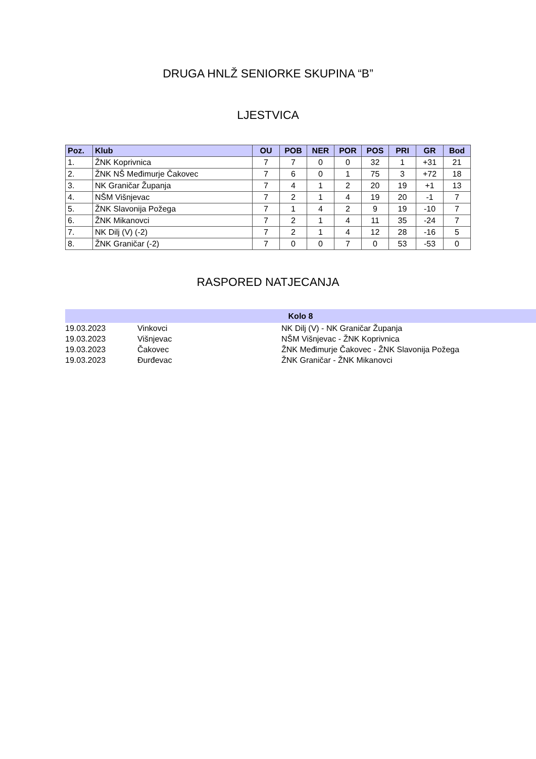DRUGA HNLŽ SENIORKE SKUPINA “B”
LJESTVICA
| Poz. | Klub | OU | POB | NER | POR | POS | PRI | GR | Bod |
| --- | --- | --- | --- | --- | --- | --- | --- | --- | --- |
| 1. | ŽNK Koprivnica | 7 | 7 | 0 | 0 | 32 | 1 | +31 | 21 |
| 2. | ŽNK NŠ Međimurje Čakovec | 7 | 6 | 0 | 1 | 75 | 3 | +72 | 18 |
| 3. | NK Graničar Županja | 7 | 4 | 1 | 2 | 20 | 19 | +1 | 13 |
| 4. | NŠM Višnjevac | 7 | 2 | 1 | 4 | 19 | 20 | -1 | 7 |
| 5. | ŽNK Slavonija Požega | 7 | 1 | 4 | 2 | 9 | 19 | -10 | 7 |
| 6. | ŽNK Mikanovci | 7 | 2 | 1 | 4 | 11 | 35 | -24 | 7 |
| 7. | NK Dilj (V) (-2) | 7 | 2 | 1 | 4 | 12 | 28 | -16 | 5 |
| 8. | ŽNK Graničar (-2) | 7 | 0 | 0 | 7 | 0 | 53 | -53 | 0 |
RASPORED NATJECANJA
| Kolo 8 | | |
| --- | --- | --- |
| 19.03.2023 | Vinkovci | NK Dilj (V) - NK Graničar Županja |
| 19.03.2023 | Višnjevac | NŠM Višnjevac - ŽNK Koprivnica |
| 19.03.2023 | Čakovec | ŽNK Međimurje Čakovec - ŽNK Slavonija Požega |
| 19.03.2023 | Đurđevac | ŽNK Graničar - ŽNK Mikanovci |